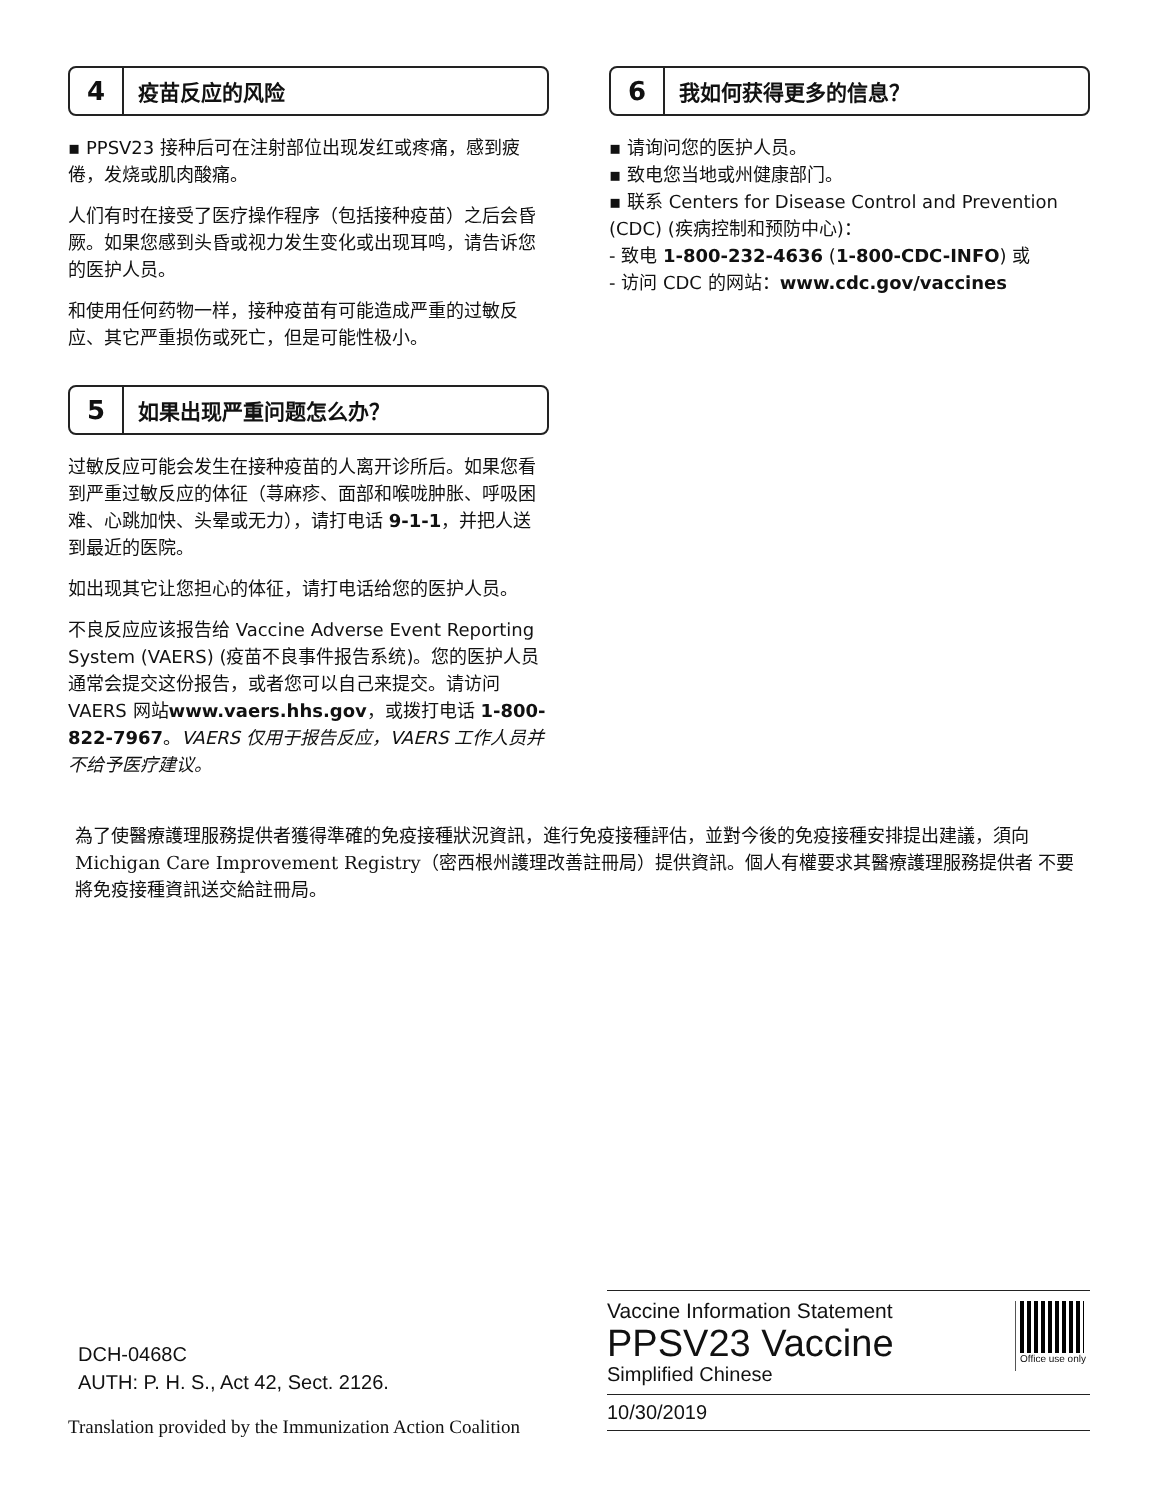4 疫苗反应的风险
▪ PPSV23 接种后可在注射部位出现发红或疼痛，感到疲倦，发烧或肌肉酸痛。
人们有时在接受了医疗操作程序（包括接种疫苗）之后会昏厥。如果您感到头昏或视力发生变化或出现耳鸣，请告诉您的医护人员。
和使用任何药物一样，接种疫苗有可能造成严重的过敏反应、其它严重损伤或死亡，但是可能性极小。
5 如果出现严重问题怎么办？
过敏反应可能会发生在接种疫苗的人离开诊所后。如果您看到严重过敏反应的体征（荨麻疹、面部和喉咙肿胀、呼吸困难、心跳加快、头晕或无力），请打电话 9-1-1，并把人送到最近的医院。
如出现其它让您担心的体征，请打电话给您的医护人员。
不良反应应该报告给 Vaccine Adverse Event Reporting System (VAERS) (疫苗不良事件报告系统)。您的医护人员通常会提交这份报告，或者您可以自己来提交。请访问 VAERS 网站www.vaers.hhs.gov，或拨打电话 1-800-822-7967。VAERS 仅用于报告反应，VAERS 工作人员并不给予医疗建议。
6 我如何获得更多的信息？
▪ 请询问您的医护人员。
▪ 致电您当地或州健康部门。
▪ 联系 Centers for Disease Control and Prevention (CDC) (疾病控制和预防中心)：
- 致电 1-800-232-4636 (1-800-CDC-INFO) 或
- 访问 CDC 的网站：www.cdc.gov/vaccines
為了使醫療護理服務提供者獲得準確的免疫接種狀況資訊，進行免疫接種評估，並對今後的免疫接種安排提出建議，須向Michigan Care Improvement Registry（密西根州護理改善註冊局）提供資訊。個人有權要求其醫療護理服務提供者 不要將免疫接種資訊送交給註冊局。
DCH-0468C
AUTH: P. H. S., Act 42, Sect. 2126.
Translation provided by the Immunization Action Coalition
Vaccine Information Statement
PPSV23 Vaccine
Simplified Chinese
10/30/2019
Office use only